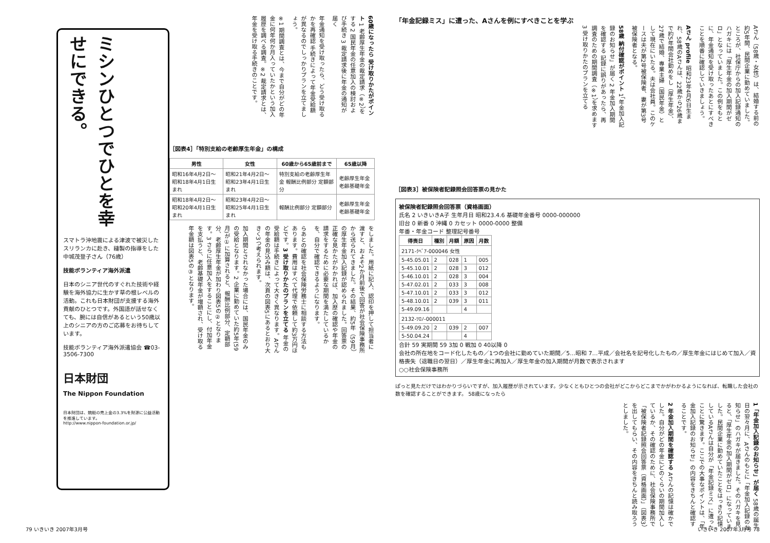「年金記録ミス」に遭った、Aさんを例にすべきことを学ぶ
Aさん（58歳・女性）は、結婚する前の約5年間、民間企業に勤めていました。ところが、社保庁からの加入記録通知のハガキには「厚生年金の加入期間がゼロ」となっていました。この例をもとに、年金通知を受け取ったあとにすべきことを順番に確認していきましょう。
Aさん profile 昭和23年4月6日生まれ、58歳のAさんは、22歳から26歳まで約5年間会社勤めをし（厚生年金）、27歳で結婚、専業主婦（国民年金）として現在にいたる。夫は会社員。このケースは夫が第2号被保険者、妻が第3号被保険者となる。
58歳 納付確認がポイント 1「年金加入記録のお知らせ」が届く 2 年金加入期間を確認する 記録に誤りがあったら、再調査のための期間調査（※1）を求めます 3 受け取りかたのプランを立てる
［図表3］被保険者記録照会回答票の見かた
被保険者記録照会回答票（資格画面）
氏名 2 いきいきA子 生年月日 昭和23.4.6 基礎年金番号 0000-000000
旧台 0 新番 0 沖縄 0 カセット 0000-0000 整備
年番・年金コード 整理記号番号
| 得喪日 | 種別 | 月額 | 原因 | 月数 |
| --- | --- | --- | --- | --- |
| 2171-ｸﾍﾞｱ-000046 女性 | | | | |
| 5-45.05.01 | 2 | 028 | 1 | 005 |
| 5-45.10.01 | 2 | 028 | 3 | 012 |
| 5-46.10.01 | 2 | 028 | 3 | 004 |
| 5-47.02.01 | 2 | 033 | 3 | 008 |
| 5-47.10.01 | 2 | 033 | 3 | 012 |
| 5-48.10.01 | 2 | 039 | 3 | 011 |
| 5-49.09.16 | | | 4 | |
| 2132-ﾂﾛﾉ-000011 | | | | |
| 5-49.09.20 | 2 | 039 | 2 | 007 |
| 5-50.04.24 | | | 4 | |
合計 59 実期間 59 3加 0 戦加 0 40以降 0
会社の所在地をコード化したもの／1つの会社に勤めていた期間／5…昭和 7…平成／会社名を記号化したもの／厚生年金にはじめて加入／資格喪失（退職日の翌日）／厚生年金に再加入／厚生年金の加入期間が月数で表示されます
○○社会保険事務所
ぱっと見ただけではわかりづらいですが、加入履歴が示されています。少なくともひとつの会社がどこからどこまでかがわかるようになれば、転職した会社の数を確認することができます。 58歳になったら
1「年金加入記録のお知らせ」が届く 58歳の誕生日の翌々月に、Aさんのもとに「年金加入記録のお知らせ」のハガキが届きました。そのハガキを見ると、「厚生年金の加入期間がゼロ」になっていました。民間企業に勤めていたことをはっきり記憶しているAさんは自分が「年金記録ミス」に遭ったことに驚きます。ここでの大事なポイントは、「年金加入記録のお知らせ」の内容をきちんと確認することです。
2 年金加入期間を確認する Aさんの記憶は確かでした。自分がどの年金にどのくらいの期間加入しているか、その確認のために、社会保険事務所で「被保険者記録照会回答票（資格画面）」（図表3）を出してもらい、その内容をきちんと読み取ろうとしました。
いきいき 2007年3月号 78
60歳になったら 受け取りかたがポイント 1 老齢厚生年金の裁定請求（※2）をする 2 国民年金の任意加入の検討および手続き 3 裁定請求後に年金の通知が届く
年金通知を受け取ったら、どう受け取るかを再確認 手続きによって年金受給額が異なるのでしっかりプランを立てましょう。
※1 期間調査とは、今まで自分がどの年金に何年何か月入っていたかという加入履歴を調べる調査。※2 裁定請求とは、年金を受け取る手続きのことです。
［図表4］「特別支給の老齢厚生年金」の構成
| 男性 | 女性 | 60歳から65歳前まで | 65歳以降 |
| --- | --- | --- | --- |
| 昭和16年4月2日～昭和18年4月1日生まれ | 昭和21年4月2日～昭和23年4月1日生まれ | 特別支給の老齢厚生年金 報酬比例部分 定額部分 | 老齢厚生年金 老齢基礎年金 |
| 昭和18年4月2日～昭和20年4月1日生まれ | 昭和23年4月2日～昭和25年4月1日生まれ | 報酬比例部分 定額部分 | 老齢厚生年金 老齢基礎年金 |
をしました。用紙に記入、認印を押して担当者に渡すと、およそ2か月前後で回答が社会保険事務所から送られてきました。その結果、約5年（59月）の厚生年金加入記録が認められました。回答票の正確な見かたがわかれば、加入歴の確認や年金の請求をするために必要な期間を満たしているかを、自分で確認できるようになります。
らあとの確認を社会保険労務士に相談する方法もあります。費用はすべて代理で依頼して約3万円ほどです。3 受け取りかたのプランを立てる 年金の受給額は手続きによって大きく異なります。Aさんの年金の見込み額は、次頁の図表5にあるとおり大きく3つ考えられます。
加入期間とされなかった場合には、国民年金のみの受給となります。2 企業に勤めていた約5年(59月)が①に加算されると、報酬比例部分、定額部分、老齢厚生年金が加わり図表5の②となります。3 さらに任意加入をすることにし、付加年金を支払うと、老齢基礎年金が増額され、受け取る年金額は図表5の③となります。
ミシンひとつでひとを幸せにできる。
スマトラ沖地震による津波で被災したスリランカに赴き、縫製の指導をした中城茂登子さん（76歳）
技能ボランティア海外派遣
日本のシニア世代のすぐれた技術や経験を海外協力に生かす草の根レベルの活動。これも日本財団が支援する海外貢献のひとつです。外国語が話せなくても、腕には自信があるという50歳以上のシニアの方のご応募をお待ちしています。
技能ボランティア海外派遣協会 ☎03-3506-7300
日本財団
The Nippon Foundation
日本財団は、競艇の売上金の3.3%を財源に公益活動を推進しています。
http://www.nippon-foundation.or.jp/
79 いきいき 2007年3月号